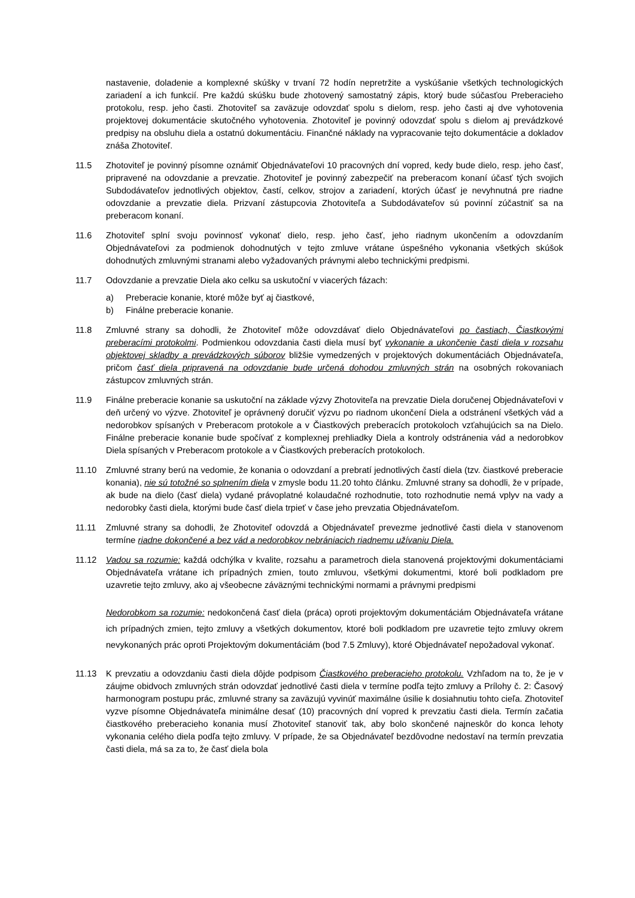nastavenie, doladenie a komplexné skúšky v trvaní 72 hodín nepretržite a vyskúšanie všetkých technologických zariadení a ich funkcií. Pre každú skúšku bude zhotovený samostatný zápis, ktorý bude súčasťou Preberacieho protokolu, resp. jeho časti. Zhotoviteľ sa zaväzuje odovzdať spolu s dielom, resp. jeho časti aj dve vyhotovenia projektovej dokumentácie skutočného vyhotovenia. Zhotoviteľ je povinný odovzdať spolu s dielom aj prevádzkové predpisy na obsluhu diela a ostatnú dokumentáciu. Finančné náklady na vypracovanie tejto dokumentácie a dokladov znáša Zhotoviteľ.
11.5 Zhotoviteľ je povinný písomne oznámiť Objednávateľovi 10 pracovných dní vopred, kedy bude dielo, resp. jeho časť, pripravené na odovzdanie a prevzatie. Zhotoviteľ je povinný zabezpečiť na preberacom konaní účasť tých svojich Subdodávateľov jednotlivých objektov, častí, celkov, strojov a zariadení, ktorých účasť je nevyhnutná pre riadne odovzdanie a prevzatie diela. Prizvaní zástupcovia Zhotoviteľa a Subdodávateľov sú povinní zúčastniť sa na preberacom konaní.
11.6 Zhotoviteľ splní svoju povinnosť vykonať dielo, resp. jeho časť, jeho riadnym ukončením a odovzdaním Objednávateľovi za podmienok dohodnutých v tejto zmluve vrátane úspešného vykonania všetkých skúšok dohodnutých zmluvnými stranami alebo vyžadovaných právnymi alebo technickými predpismi.
11.7 Odovzdanie a prevzatie Diela ako celku sa uskutoční v viacerých fázach:
a) Preberacie konanie, ktoré môže byť aj čiastkové,
b) Finálne preberacie konanie.
11.8 Zmluvné strany sa dohodli, že Zhotoviteľ môže odovzdávať dielo Objednávateľovi po častiach, Čiastkovými preberacími protokolmi. Podmienkou odovzdania časti diela musí byť vykonanie a ukončenie časti diela v rozsahu objektovej skladby a prevádzkových súborov bližšie vymedzených v projektových dokumentáciách Objednávateľa, pričom časť diela pripravená na odovzdanie bude určená dohodou zmluvných strán na osobných rokovaniach zástupcov zmluvných strán.
11.9 Finálne preberacie konanie sa uskutoční na základe výzvy Zhotoviteľa na prevzatie Diela doručenej Objednávateľovi v deň určený vo výzve. Zhotoviteľ je oprávnený doručiť výzvu po riadnom ukončení Diela a odstránení všetkých vád a nedorobkov spísaných v Preberacom protokole a v Čiastkových preberacích protokoloch vzťahujúcich sa na Dielo. Finálne preberacie konanie bude spočívať z komplexnej prehliadky Diela a kontroly odstránenia vád a nedorobkov Diela spísaných v Preberacom protokole a v Čiastkových preberacích protokoloch.
11.10 Zmluvné strany berú na vedomie, že konania o odovzdaní a prebratí jednotlivých častí diela (tzv. čiastkové preberacie konania), nie sú totožné so splnením diela v zmysle bodu 11.20 tohto článku. Zmluvné strany sa dohodli, že v prípade, ak bude na dielo (časť diela) vydané právoplatné kolaudačné rozhodnutie, toto rozhodnutie nemá vplyv na vady a nedorobky časti diela, ktorými bude časť diela trpieť v čase jeho prevzatia Objednávateľom.
11.11 Zmluvné strany sa dohodli, že Zhotoviteľ odovzdá a Objednávateľ prevezme jednotlivé časti diela v stanovenom termíne riadne dokončené a bez vád a nedorobkov nebrániacich riadnemu užívaniu Diela.
11.12 Vadou sa rozumie: každá odchýlka v kvalite, rozsahu a parametroch diela stanovená projektovými dokumentáciami Objednávateľa vrátane ich prípadných zmien, touto zmluvou, všetkými dokumentmi, ktoré boli podkladom pre uzavretie tejto zmluvy, ako aj všeobecne záväznými technickými normami a právnymi predpismi
Nedorobkom sa rozumie: nedokončená časť diela (práca) oproti projektovým dokumentáciám Objednávateľa vrátane ich prípadných zmien, tejto zmluvy a všetkých dokumentov, ktoré boli podkladom pre uzavretie tejto zmluvy okrem nevykonaných prác oproti Projektovým dokumentáciám (bod 7.5 Zmluvy), ktoré Objednávateľ nepožadoval vykonať.
11.13 K prevzatiu a odovzdaniu časti diela dôjde podpisom Čiastkového preberacieho protokolu. Vzhľadom na to, že je v záujme obidvoch zmluvných strán odovzdať jednotlivé časti diela v termíne podľa tejto zmluvy a Prílohy č. 2: Časový harmonogram postupu prác, zmluvné strany sa zaväzujú vyvinúť maximálne úsilie k dosiahnutiu tohto cieľa. Zhotoviteľ vyzve písomne Objednávateľa minimálne desať (10) pracovných dní vopred k prevzatiu časti diela. Termín začatia čiastkového preberacieho konania musí Zhotoviteľ stanoviť tak, aby bolo skončené najneskôr do konca lehoty vykonania celého diela podľa tejto zmluvy. V prípade, že sa Objednávateľ bezdôvodne nedostaví na termín prevzatia časti diela, má sa za to, že časť diela bola